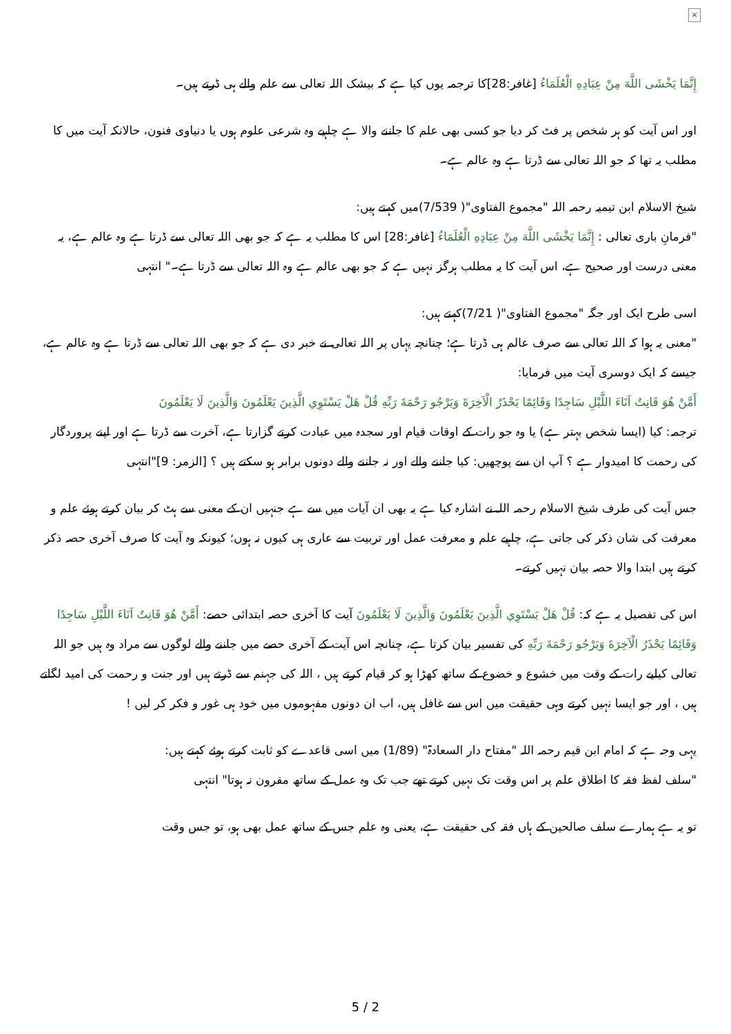×
إِنَّمَا يَخْشَى اللَّهَ مِنْ عِبَادِهِ الْعُلَمَاءُ [غافر:28]کا ترجمہ یوں کیا ہے کہ بیشک اللہ تعالی سے علم والے ہی ڈرتے ہیں۔
اور اس آیت کو ہر شخص پر فٹ کر دیا جو کسی بھی علم کا جاننے والا ہے چاہیے وہ شرعی علوم ہوں یا دنیاوی فنون، حالانکہ آیت میں کا مطلب یہ تھا کہ جو اللہ تعالی سے ڈرتا ہے وہ عالم ہے۔
شیخ الاسلام ابن تیمیہ رحمہ اللہ "مجموع الفتاوی"( 7/539)میں کہتے ہیں:
"فرمانِ باری تعالی : إِنَّمَا يَخْشَى اللَّهَ مِنْ عِبَادِهِ الْعُلَمَاءُ [غافر:28] اس کا مطلب یہ ہے کہ جو بھی اللہ تعالی سے ڈرتا ہے وہ عالم ہے، یہ معنی درست اور صحیح ہے، اس آیت کا یہ مطلب ہرگز نہیں ہے کہ جو بھی عالم ہے وہ اللہ تعالی سے ڈرتا ہے۔" انتہی
اسی طرح ایک اور جگہ "مجموع الفتاوی"( 7/21)کہتے ہیں:
"معنی یہ ہوا کہ اللہ تعالی سے صرف عالم ہی ڈرتا ہے؛ چنانچہ یہاں پر اللہ تعالی نے خبر دی ہے کہ جو بھی اللہ تعالی سے ڈرتا ہے وہ عالم ہے، جیسے کہ ایک دوسری آیت میں فرمایا:
أَمَّنْ هُوَ قَانِتٌ آنَاءَ اللَّيْلِ سَاجِدًا وَقَائِمًا يَحْذَرُ الْآخِرَةَ وَيَرْجُو رَحْمَةَ رَبِّهِ قُلْ هَلْ يَسْتَوِي الَّذِينَ يَعْلَمُونَ وَالَّذِينَ لَا يَعْلَمُونَ
ترجمہ: کیا (ایسا شخص بہتر ہے) یا وہ جو رات کے اوقات قیام اور سجدہ میں عبادت کرتے گزارتا ہے، آخرت سے ڈرتا ہے اور اپنے پروردگار کی رحمت کا امیدوار ہے ؟ آپ ان سے پوچھیں: کیا جاننے والے اور نہ جاننے والے دونوں برابر ہو سکتے ہیں ؟ [الزمر: 9]"انتہی
جس آیت کی طرف شیخ الاسلام رحمہ اللہ نے اشارہ کیا ہے یہ بھی ان آیات میں سے ہے جنہیں ان کے معنی سے ہٹ کر بیان کرتے ہوئے علم و معرفت کی شان ذکر کی جاتی ہے، چاہیے علم و معرفت عمل اور تربیت سے عاری ہی کیوں نہ ہوں؛ کیونکہ وہ آیت کا صرف آخری حصہ ذکر کرتے ہیں ابتدا والا حصہ بیان نہیں کرتے۔
اس کی تفصیل یہ ہے کہ: قُلْ هَلْ يَسْتَوِي الَّذِينَ يَعْلَمُونَ وَالَّذِينَ لَا يَعْلَمُونَ آیت کا آخری حصہ ابتدائی حصے: أَمَّنْ هُوَ قَانِتٌ آنَاءَ اللَّيْلِ سَاجِدًا وَقَائِمًا يَحْذَرُ الْآخِرَةَ وَيَرْجُو رَحْمَةَ رَبِّهِ کی تفسیر بیان کرتا ہے، چنانچہ اس آیت کے آخری حصے میں جاننے والے لوگوں سے مراد وہ ہیں جو اللہ تعالی کیلیے رات کے وقت میں خشوع و خضوع کے ساتھ کھڑا ہو کر قیام کرتے ہیں ، اللہ کی جہنم سے ڈرتے ہیں اور جنت و رحمت کی امید لگاتے ہیں ، اور جو ایسا نہیں کرتے وہی حقیقت میں اس سے غافل ہیں، اب ان دونوں مفہوموں میں خود ہی غور و فکر کر لیں !
یہی وجہ ہے کہ امام ابن قیم رحمہ اللہ "مفتاح دار السعادۃ" (1/89) میں اسی قاعدے کو ثابت کرتے ہوئے کہتے ہیں:
"سلف لفظ فقہ کا اطلاق علم پر اس وقت تک نہیں کرتے تھے جب تک وہ عمل کے ساتھ مقرون نہ ہوتا" انتہی
تو یہ ہے ہمارے سلف صالحین کے ہاں فقہ کی حقیقت ہے، یعنی وہ علم جس کے ساتھ عمل بھی ہو، تو جس وقت
5 / 2